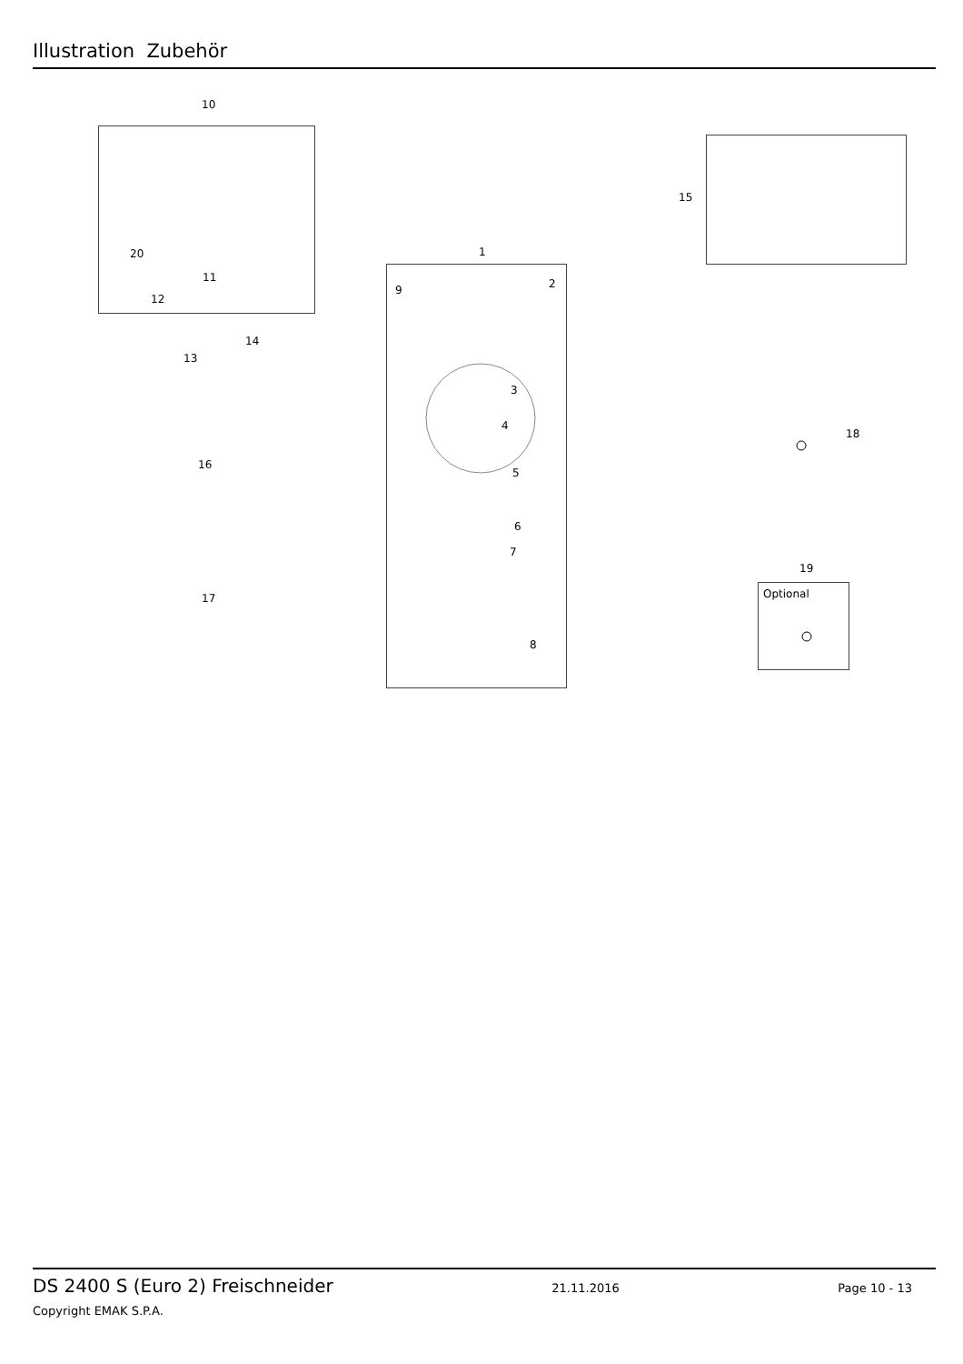Illustration Zubehör
10
20
11
12
14
13
16
17
1
9 2
3
4
5
6
7
8
15
18
19
Optional
DS 2400 S (Euro 2) Freischneider 21.11.2016 Page 10 - 13
Copyright EMAK S.P.A.